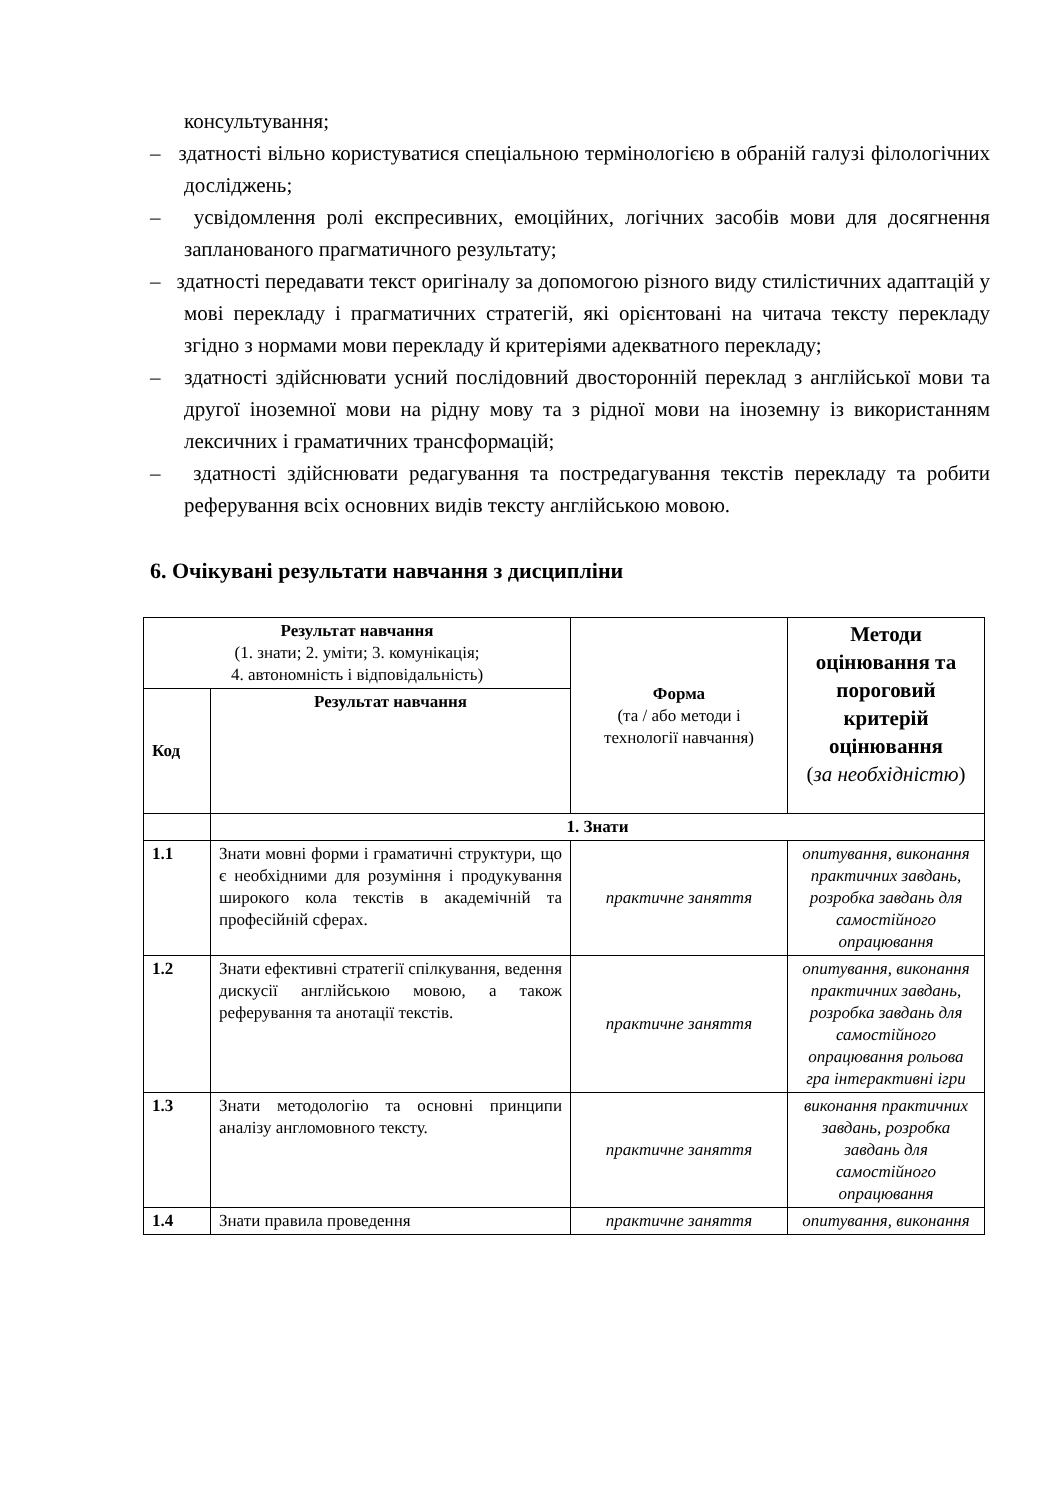консультування;
– здатності вільно користуватися спеціальною термінологією в обраній галузі філологічних досліджень;
– усвідомлення ролі експресивних, емоційних, логічних засобів мови для досягнення запланованого прагматичного результату;
– здатності передавати текст оригіналу за допомогою різного виду стилістичних адаптацій у мові перекладу і прагматичних стратегій, які орієнтовані на читача тексту перекладу згідно з нормами мови перекладу й критеріями адекватного перекладу;
– здатності здійснювати усний послідовний двосторонній переклад з англійської мови та другої іноземної мови на рідну мову та з рідної мови на іноземну із використанням лексичних і граматичних трансформацій;
– здатності здійснювати редагування та постредагування текстів перекладу та робити реферування всіх основних видів тексту англійською мовою.
6. Очікувані результати навчання з дисципліни
| Результат навчання (1. знати; 2. уміти; 3. комунікація; 4. автономність і відповідальність) | | Форма (та / або методи і технології навчання) | Методи оцінювання та пороговий критерій оцінювання ( за необхідністю ) |
| Код | Результат навчання | | |
| | 1. Знати | | |
| 1.1 | Знати мовні форми і граматичні структури, що є необхідними для розуміння і продукування широкого кола текстів в академічній та професійній сферах. | практичне заняття | опитування, виконання практичних завдань, розробка завдань для самостійного опрацювання |
| 1.2 | Знати ефективні стратегії спілкування, ведення дискусії англійською мовою, а також реферування та анотації текстів. | практичне заняття | опитування, виконання практичних завдань, розробка завдань для самостійного опрацювання рольова гра інтерактивні ігри |
| 1.3 | Знати методологію та основні принципи аналізу англомовного тексту. | практичне заняття | виконання практичних завдань, розробка завдань для самостійного опрацювання |
| 1.4 | Знати правила проведення | практичне заняття | опитування, виконання |